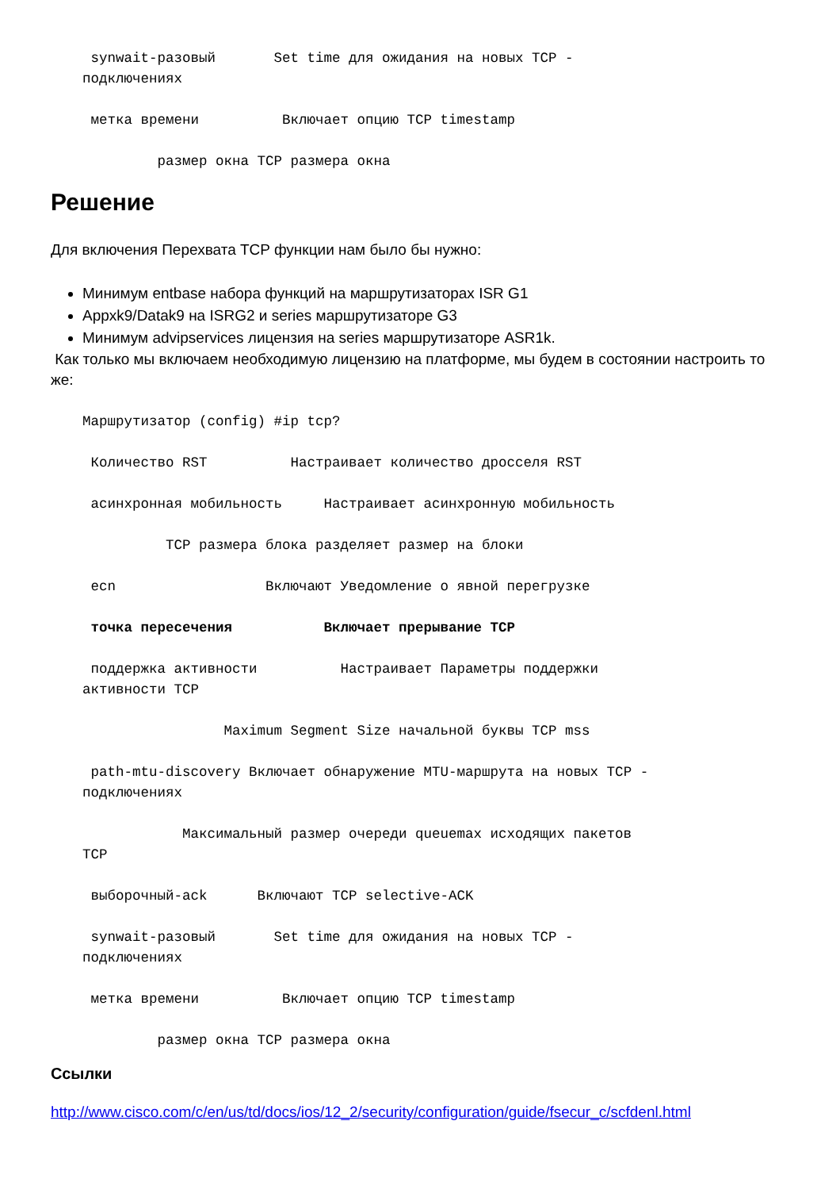synwait-разовый       Set time для ожидания на новых TCP -
подключениях

 метка времени          Включает опцию TCP timestamp

         размер окна TCP размера окна
Решение
Для включения Перехвата TCP функции нам было бы нужно:
Минимум entbase набора функций на маршрутизаторах ISR G1
Appxk9/Datak9 на ISRG2 и series маршрутизаторе G3
Минимум advipservices лицензия на series маршрутизаторе ASR1k.
Как только мы включаем необходимую лицензию на платформе, мы будем в состоянии настроить то же:
Маршрутизатор (config) #ip tcp?

 Количество RST          Настраивает количество дросселя RST

 асинхронная мобильность     Настраивает асинхронную мобильность

          TCP размера блока разделяет размер на блоки

 ecn                  Включают Уведомление о явной перегрузке

 точка пересечения           Включает прерывание TCP

 поддержка активности          Настраивает Параметры поддержки
активности TCP

                 Maximum Segment Size начальной буквы TCP mss

 path-mtu-discovery Включает обнаружение MTU-маршрута на новых TCP -
подключениях

            Максимальный размер очереди queuemax исходящих пакетов
TCP

 выборочный-ack      Включают TCP selective-ACK

 synwait-разовый       Set time для ожидания на новых TCP -
подключениях

 метка времени          Включает опцию TCP timestamp

         размер окна TCP размера окна
Ссылки
http://www.cisco.com/c/en/us/td/docs/ios/12_2/security/configuration/guide/fsecur_c/scfdenl.html